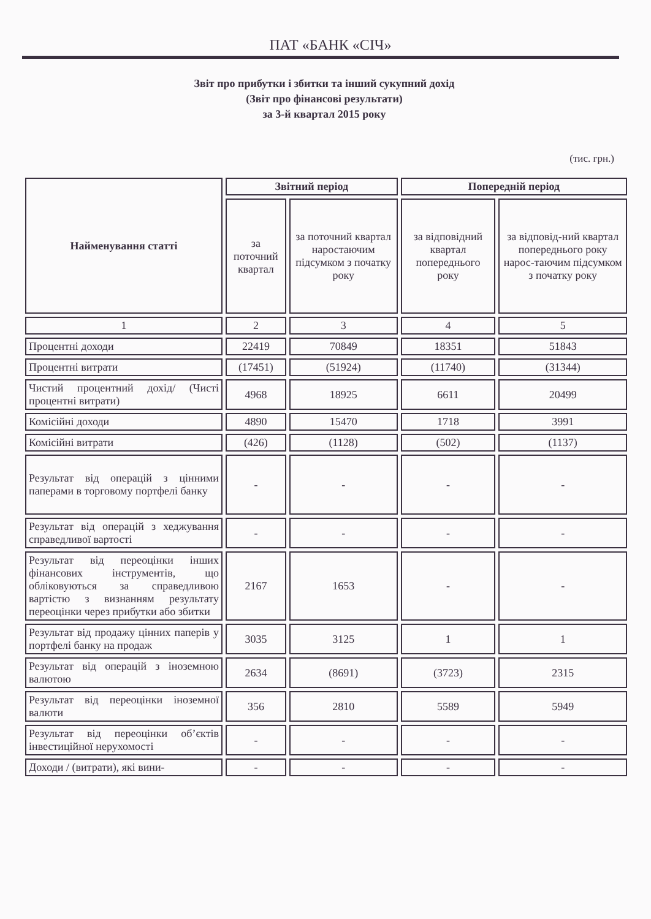ПАТ «БАНК «СІЧ»
Звіт про прибутки і збитки та інший сукупний дохід
(Звіт про фінансові результати)
за 3-й квартал 2015 року
(тис. грн.)
| Найменування статті | Звітний період | | Попередній період | |
| --- | --- | --- | --- | --- |
| | за поточний квартал | за поточний квартал наростаючим підсумком з початку року | за відповідний квартал попереднього року | за відповід-ний квартал попереднього року нарос-таючим підсумком з початку року |
| 1 | 2 | 3 | 4 | 5 |
| Процентні доходи | 22419 | 70849 | 18351 | 51843 |
| Процентні витрати | (17451) | (51924) | (11740) | (31344) |
| Чистий процентний дохід/ (Чисті процентні витрати) | 4968 | 18925 | 6611 | 20499 |
| Комісійні доходи | 4890 | 15470 | 1718 | 3991 |
| Комісійні витрати | (426) | (1128) | (502) | (1137) |
| Результат від операцій з цінними паперами в торговому портфелі банку | - | - | - | - |
| Результат від операцій з хеджування справедливої вартості | - | - | - | - |
| Результат від переоцінки інших фінансових інструментів, що обліковуються за справедливою вартістю з визнанням результату переоцінки через прибутки або збитки | 2167 | 1653 | - | - |
| Результат від продажу цінних паперів у портфелі банку на продаж | 3035 | 3125 | 1 | 1 |
| Результат від операцій з іноземною валютою | 2634 | (8691) | (3723) | 2315 |
| Результат від переоцінки іноземної валюти | 356 | 2810 | 5589 | 5949 |
| Результат від переоцінки об’єктів інвестиційної нерухомості | - | - | - | - |
| Доходи / (витрати), які вини- | - | - | - | - |